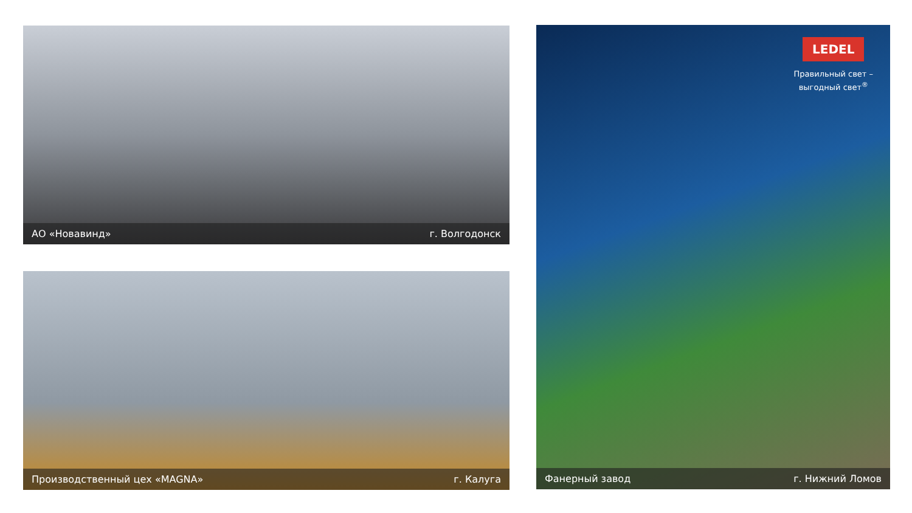АО «Новавинд» г. Волгодонск
Производственный цех «MAGNA» г. Калуга
LEDEL
Правильный свет –
выгодный свет<sup>®</sup>
Фанерный завод г. Нижний Ломов